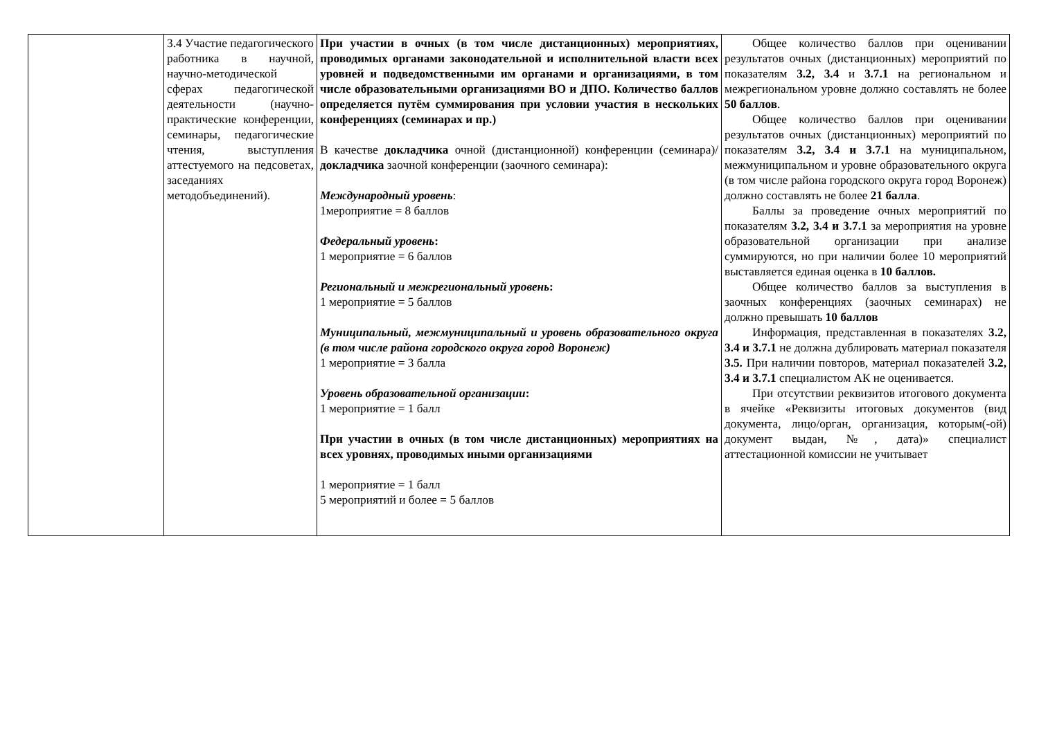| | 3.4 Участие педагогического работника в научной, научно-методической сферах педагогической деятельности (научно-практические конференции, семинары, педагогические чтения, выступления аттестуемого на педсоветах, заседаниях методобъединений). | При участии в очных (в том числе дистанционных) мероприятиях, проводимых органами законодательной и исполнительной власти всех уровней и подведомственными им органами и организациями, в том числе образовательными организациями ВО и ДПО. Количество баллов определяется путём суммирования при условии участия в нескольких конференциях (семинарах и пр.) В качестве докладчика очной (дистанционной) конференции (семинара)/ докладчика заочной конференции (заочного семинара): Международный уровень : 1мероприятие = 8 баллов Федеральный уровень : 1 мероприятие = 6 баллов Региональный и межрегиональный уровень : 1 мероприятие = 5 баллов Муниципальный, межмуниципальный и уровень образовательного округа (в том числе района городского округа город Воронеж) 1 мероприятие = 3 балла Уровень образовательной организации : 1 мероприятие = 1 балл При участии в очных (в том числе дистанционных) мероприятиях на всех уровнях, проводимых иными организациями 1 мероприятие = 1 балл 5 мероприятий и более = 5 баллов | Общее количество баллов при оценивании результатов очных (дистанционных) мероприятий по показателям 3.2, 3.4 и 3.7.1 на региональном и межрегиональном уровне должно составлять не более 50 баллов . Общее количество баллов при оценивании результатов очных (дистанционных) мероприятий по показателям 3.2, 3.4 и 3.7.1 на муниципальном, межмуниципальном и уровне образовательного округа (в том числе района городского округа город Воронеж) должно составлять не более 21 балла . Баллы за проведение очных мероприятий по показателям 3.2, 3.4 и 3.7.1 за мероприятия на уровне образовательной организации при анализе суммируются, но при наличии более 10 мероприятий выставляется единая оценка в 10 баллов. Общее количество баллов за выступления в заочных конференциях (заочных семинарах) не должно превышать 10 баллов Информация, представленная в показателях 3.2, 3.4 и 3.7.1 не должна дублировать материал показателя 3.5. При наличии повторов, материал показателей 3.2, 3.4 и 3.7.1 специалистом АК не оценивается. При отсутствии реквизитов итогового документа в ячейке «Реквизиты итоговых документов (вид документа, лицо/орган, организация, которым(-ой) документ выдан, №, дата)» специалист аттестационной комиссии не учитывает |